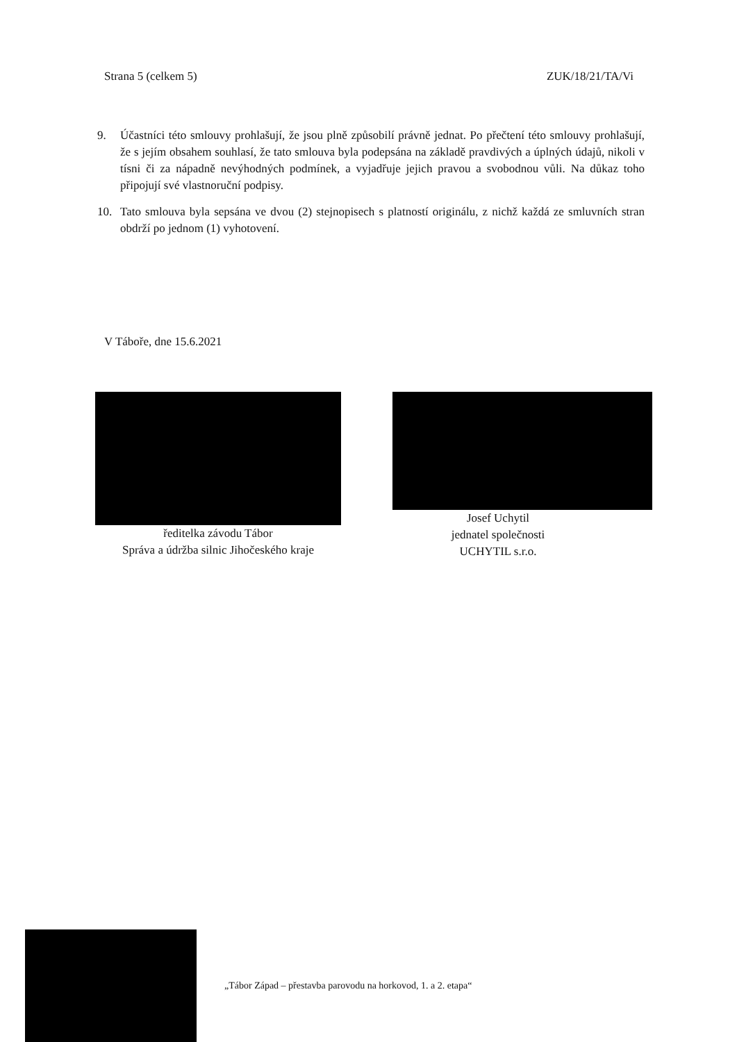Strana 5 (celkem 5) ZUK/18/21/TA/Vi
9. Účastníci této smlouvy prohlašují, že jsou plně způsobilí právně jednat. Po přečtení této smlouvy prohlašují, že s jejím obsahem souhlasí, že tato smlouva byla podepsána na základě pravdivých a úplných údajů, nikoli v tísni či za nápadně nevýhodných podmínek, a vyjadřuje jejich pravou a svobodnou vůli. Na důkaz toho připojují své vlastnoruční podpisy.
10. Tato smlouva byla sepsána ve dvou (2) stejnopisech s platností originálu, z nichž každá ze smluvních stran obdrží po jednom (1) vyhotovení.
V Táboře, dne 15.6.2021
ředitelka závodu Tábor
Správa a údržba silnic Jihočeského kraje
Josef Uchytil
jednatel společnosti
UCHYTIL s.r.o.
„Tábor Západ – přestavba parovodu na horkovod, 1. a 2. etapa“